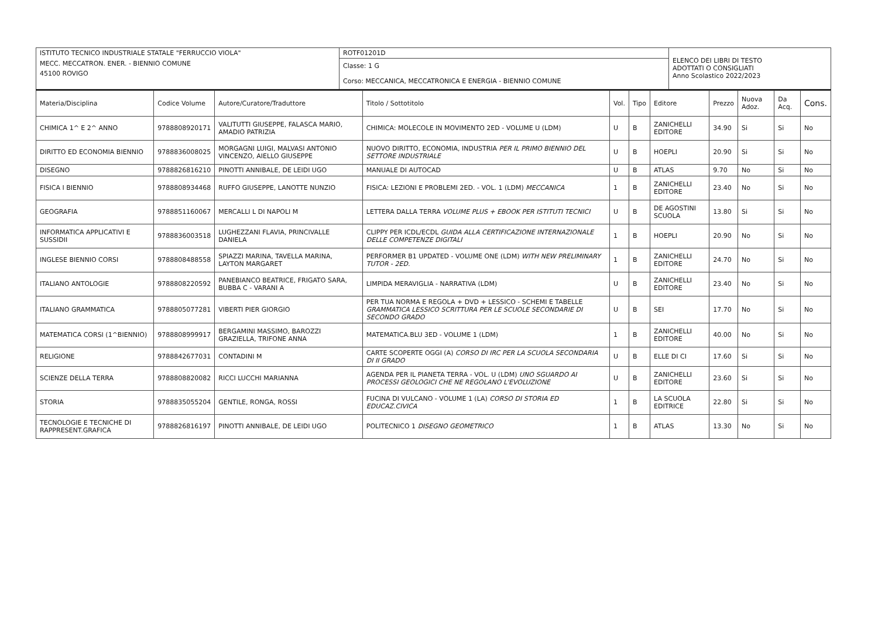| ISTITUTO TECNICO INDUSTRIALE STATALE "FERRUCCIO VIOLA" | ROTF01201D | ELENCO DEI LIBRI DI TESTO ADOTTATI O CONSIGLIATI Anno Scolastico 2022/2023 |
| MECC. MECCATRON. ENER. - BIENNIO COMUNE | Classe: 1 G Corso: MECCANICA, MECCATRONICA E ENERGIA - BIENNIO COMUNE | |
| 45100 ROVIGO | | |
| Materia/Disciplina | Codice Volume | Autore/Curatore/Traduttore | Titolo / Sottotitolo | Vol. | Tipo | Editore | Prezzo | Nuova Adoz. | Da Acq. | Cons. |
| --- | --- | --- | --- | --- | --- | --- | --- | --- | --- | --- |
| CHIMICA 1^ E 2^ ANNO | 9788808920171 | VALITUTTI GIUSEPPE, FALASCA MARIO, AMADIO PATRIZIA | CHIMICA: MOLECOLE IN MOVIMENTO 2ED - VOLUME U (LDM) | U | B | ZANICHELLI EDITORE | 34.90 | Si | Si | No |
| DIRITTO ED ECONOMIA BIENNIO | 9788836008025 | MORGAGNI LUIGI, MALVASI ANTONIO VINCENZO, AIELLO GIUSEPPE | NUOVO DIRITTO, ECONOMIA, INDUSTRIA PER IL PRIMO BIENNIO DEL SETTORE INDUSTRIALE | U | B | HOEPLI | 20.90 | Si | Si | No |
| DISEGNO | 9788826816210 | PINOTTI ANNIBALE, DE LEIDI UGO | MANUALE DI AUTOCAD | U | B | ATLAS | 9.70 | No | Si | No |
| FISICA I BIENNIO | 9788808934468 | RUFFO GIUSEPPE, LANOTTE NUNZIO | FISICA: LEZIONI E PROBLEMI 2ED. - VOL. 1 (LDM) MECCANICA | 1 | B | ZANICHELLI EDITORE | 23.40 | No | Si | No |
| GEOGRAFIA | 9788851160067 | MERCALLI L DI NAPOLI M | LETTERA DALLA TERRA VOLUME PLUS + EBOOK PER ISTITUTI TECNICI | U | B | DE AGOSTINI SCUOLA | 13.80 | Si | Si | No |
| INFORMATICA APPLICATIVI E SUSSIDII | 9788836003518 | LUGHEZZANI FLAVIA, PRINCIVALLE DANIELA | CLIPPY PER ICDL/ECDL GUIDA ALLA CERTIFICAZIONE INTERNAZIONALE DELLE COMPETENZE DIGITALI | 1 | B | HOEPLI | 20.90 | No | Si | No |
| INGLESE BIENNIO CORSI | 9788808488558 | SPIAZZI MARINA, TAVELLA MARINA, LAYTON MARGARET | PERFORMER B1 UPDATED - VOLUME ONE (LDM) WITH NEW PRELIMINARY TUTOR - 2ED. | 1 | B | ZANICHELLI EDITORE | 24.70 | No | Si | No |
| ITALIANO ANTOLOGIE | 9788808220592 | PANEBIANCO BEATRICE, FRIGATO SARA, BUBBA C - VARANI A | LIMPIDA MERAVIGLIA - NARRATIVA (LDM) | U | B | ZANICHELLI EDITORE | 23.40 | No | Si | No |
| ITALIANO GRAMMATICA | 9788805077281 | VIBERTI PIER GIORGIO | PER TUA NORMA E REGOLA + DVD + LESSICO - SCHEMI E TABELLE GRAMMATICA LESSICO SCRITTURA PER LE SCUOLE SECONDARIE DI SECONDO GRADO | U | B | SEI | 17.70 | No | Si | No |
| MATEMATICA CORSI (1^BIENNIO) | 9788808999917 | BERGAMINI MASSIMO, BAROZZI GRAZIELLA, TRIFONE ANNA | MATEMATICA.BLU 3ED - VOLUME 1 (LDM) | 1 | B | ZANICHELLI EDITORE | 40.00 | No | Si | No |
| RELIGIONE | 9788842677031 | CONTADINI M | CARTE SCOPERTE OGGI (A) CORSO DI IRC PER LA SCUOLA SECONDARIA DI II GRADO | U | B | ELLE DI CI | 17.60 | Si | Si | No |
| SCIENZE DELLA TERRA | 9788808820082 | RICCI LUCCHI MARIANNA | AGENDA PER IL PIANETA TERRA - VOL. U (LDM) UNO SGUARDO AI PROCESSI GEOLOGICI CHE NE REGOLANO L'EVOLUZIONE | U | B | ZANICHELLI EDITORE | 23.60 | Si | Si | No |
| STORIA | 9788835055204 | GENTILE, RONGA, ROSSI | FUCINA DI VULCANO - VOLUME 1 (LA) CORSO DI STORIA ED EDUCAZ.CIVICA | 1 | B | LA SCUOLA EDITRICE | 22.80 | Si | Si | No |
| TECNOLOGIE E TECNICHE DI RAPPRESENT.GRAFICA | 9788826816197 | PINOTTI ANNIBALE, DE LEIDI UGO | POLITECNICO 1 DISEGNO GEOMETRICO | 1 | B | ATLAS | 13.30 | No | Si | No |